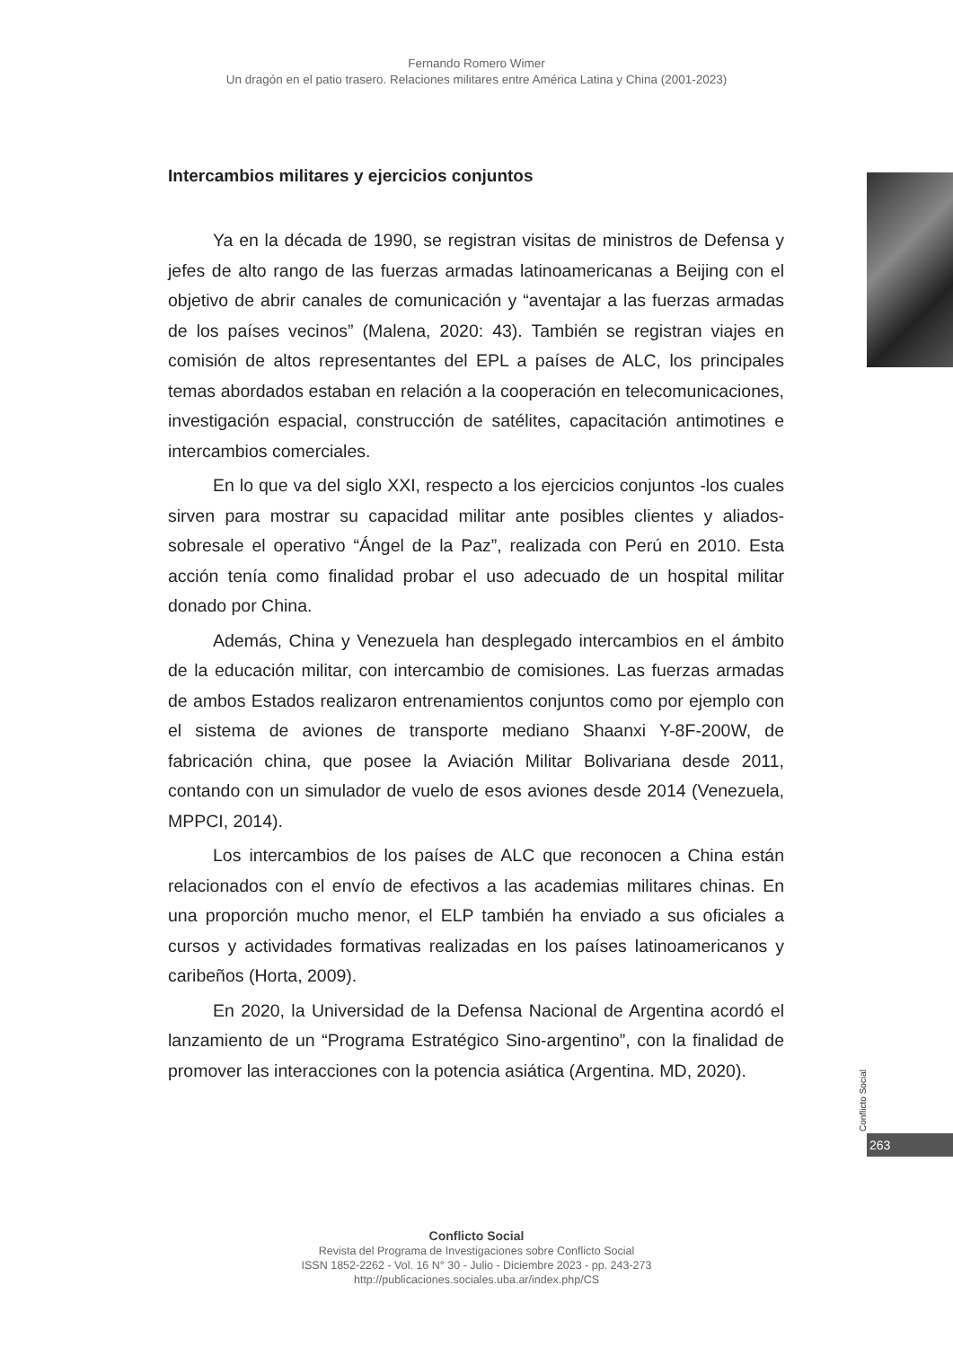Fernando Romero Wimer
Un dragón en el patio trasero. Relaciones militares entre América Latina y China (2001-2023)
Intercambios militares y ejercicios conjuntos
Ya en la década de 1990, se registran visitas de ministros de Defensa y jefes de alto rango de las fuerzas armadas latinoamericanas a Beijing con el objetivo de abrir canales de comunicación y “aventajar a las fuerzas armadas de los países vecinos” (Malena, 2020: 43). También se registran viajes en comisión de altos representantes del EPL a países de ALC, los principales temas abordados estaban en relación a la cooperación en telecomunicaciones, investigación espacial, construcción de satélites, capacitación antimotines e intercambios comerciales.
En lo que va del siglo XXI, respecto a los ejercicios conjuntos -los cuales sirven para mostrar su capacidad militar ante posibles clientes y aliados- sobresale el operativo “Ángel de la Paz”, realizada con Perú en 2010. Esta acción tenía como finalidad probar el uso adecuado de un hospital militar donado por China.
Además, China y Venezuela han desplegado intercambios en el ámbito de la educación militar, con intercambio de comisiones. Las fuerzas armadas de ambos Estados realizaron entrenamientos conjuntos como por ejemplo con el sistema de aviones de transporte mediano Shaanxi Y-8F-200W, de fabricación china, que posee la Aviación Militar Bolivariana desde 2011, contando con un simulador de vuelo de esos aviones desde 2014 (Venezuela, MPPCI, 2014).
Los intercambios de los países de ALC que reconocen a China están relacionados con el envío de efectivos a las academias militares chinas. En una proporción mucho menor, el ELP también ha enviado a sus oficiales a cursos y actividades formativas realizadas en los países latinoamericanos y caribeños (Horta, 2009).
En 2020, la Universidad de la Defensa Nacional de Argentina acordó el lanzamiento de un “Programa Estratégico Sino-argentino”, con la finalidad de promover las interacciones con la potencia asiática (Argentina. MD, 2020).
Conflicto Social
263
Conflicto Social
Revista del Programa de Investigaciones sobre Conflicto Social
ISSN 1852-2262 - Vol. 16 N° 30 - Julio - Diciembre 2023 - pp. 243-273
http://publicaciones.sociales.uba.ar/index.php/CS